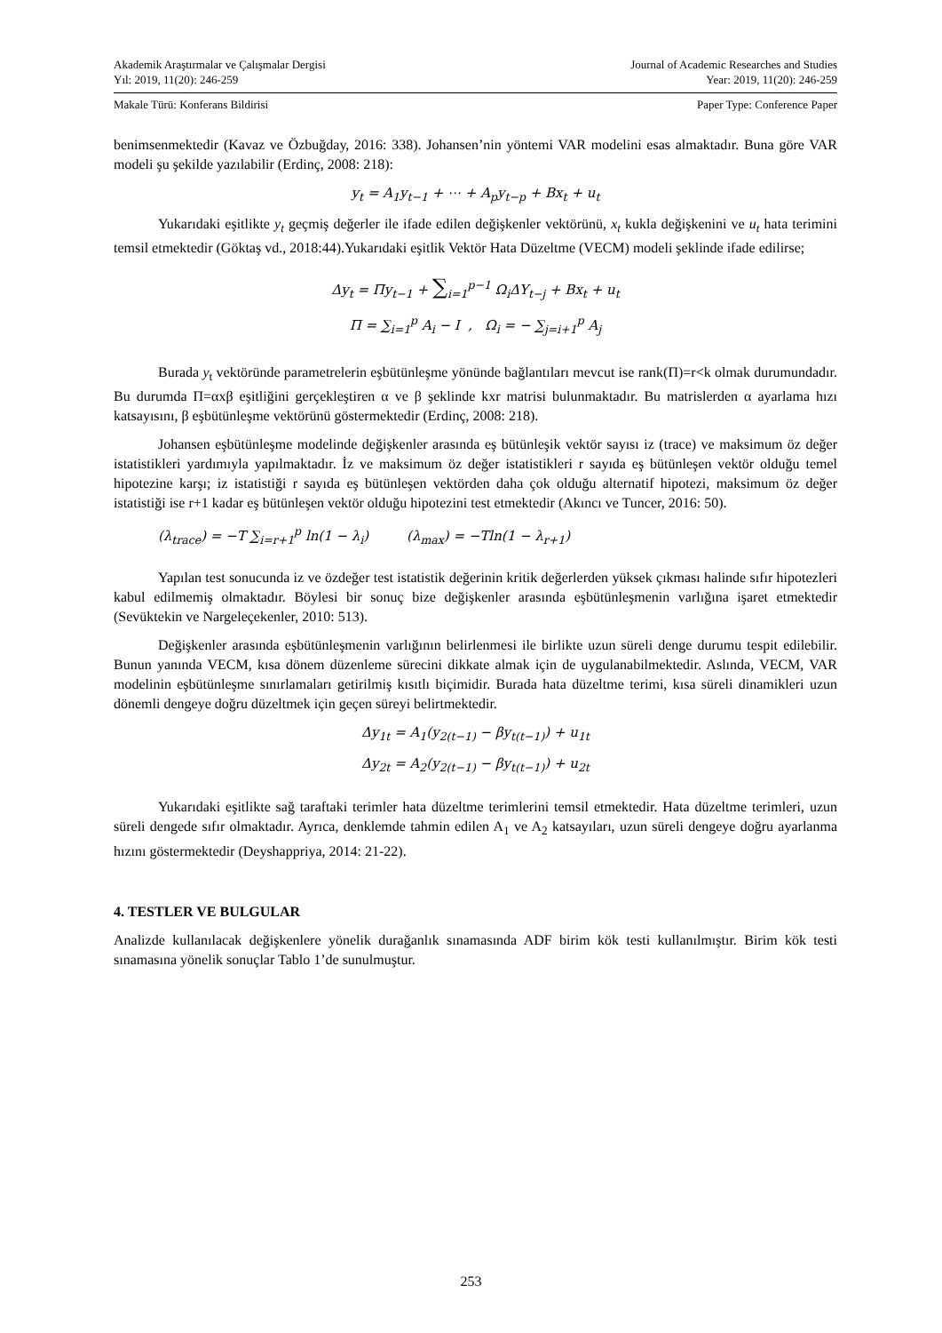Akademik Araştırmalar ve Çalışmalar Dergisi Journal of Academic Researches and Studies
Yıl: 2019, 11(20): 246-259 Year: 2019, 11(20): 246-259
Makale Türü: Konferans Bildirisi Paper Type: Conference Paper
benimsenmektedir (Kavaz ve Özbuğday, 2016: 338). Johansen’nin yöntemi VAR modelini esas almaktadır. Buna göre VAR modeli şu şekilde yazılabilir (Erdinç, 2008: 218):
y<sub>t</sub> = A<sub>1</sub>y<sub>t−1</sub> + ⋯ + A<sub>p</sub>y<sub>t−p</sub> + Bx<sub>t</sub> + u<sub>t</sub>
Yukarıdaki eşitlikte y<sub>t</sub> geçmiş değerler ile ifade edilen değişkenler vektörünü, x<sub>t</sub> kukla değişkenini ve u<sub>t</sub> hata terimini temsil etmektedir (Göktaş vd., 2018:44).Yukarıdaki eşitlik Vektör Hata Düzeltme (VECM) modeli şeklinde ifade edilirse;
Δy<sub>t</sub> = Πy<sub>t−1</sub> + ∑<sub>i=1</sub><sup>p−1</sup> Ω<sub>i</sub>ΔY<sub>t−j</sub> + Bx<sub>t</sub> + u<sub>t</sub>
Π = ∑<sub>i=1</sub><sup>p</sup> A<sub>i</sub> − I , Ω<sub>i</sub> = − ∑<sub>j=i+1</sub><sup>p</sup> A<sub>j</sub>
Burada y<sub>t</sub> vektöründe parametrelerin eşbütünleşme yönünde bağlantıları mevcut ise rank(Π)=r<k olmak durumundadır. Bu durumda Π=αxβ eşitliğini gerçekleştiren α ve β şeklinde kxr matrisi bulunmaktadır. Bu matrislerden α ayarlama hızı katsayısını, β eşbütünleşme vektörünü göstermektedir (Erdinç, 2008: 218).
Johansen eşbütünleşme modelinde değişkenler arasında eş bütünleşik vektör sayısı iz (trace) ve maksimum öz değer istatistikleri yardımıyla yapılmaktadır. İz ve maksimum öz değer istatistikleri r sayıda eş bütünleşen vektör olduğu temel hipotezine karşı; iz istatistiği r sayıda eş bütünleşen vektörden daha çok olduğu alternatif hipotezi, maksimum öz değer istatistiği ise r+1 kadar eş bütünleşen vektör olduğu hipotezini test etmektedir (Akıncı ve Tuncer, 2016: 50).
(λ<sub>trace</sub>) = −T ∑<sub>i=r+1</sub><sup>p</sup> ln(1 − λ<sub>i</sub>) (λ<sub>max</sub>) = −Tln(1 − λ<sub>r+1</sub>)
Yapılan test sonucunda iz ve özdeğer test istatistik değerinin kritik değerlerden yüksek çıkması halinde sıfır hipotezleri kabul edilmemiş olmaktadır. Böylesi bir sonuç bize değişkenler arasında eşbütünleşmenin varlığına işaret etmektedir (Sevüktekin ve Nargeleçekenler, 2010: 513).
Değişkenler arasında eşbütünleşmenin varlığının belirlenmesi ile birlikte uzun süreli denge durumu tespit edilebilir. Bunun yanında VECM, kısa dönem düzenleme sürecini dikkate almak için de uygulanabilmektedir. Aslında, VECM, VAR modelinin eşbütünleşme sınırlamaları getirilmiş kısıtlı biçimidir. Burada hata düzeltme terimi, kısa süreli dinamikleri uzun dönemli dengeye doğru düzeltmek için geçen süreyi belirtmektedir.
Δy<sub>1t</sub> = A<sub>1</sub>(y<sub>2(t−1)</sub> − βy<sub>t(t−1)</sub>) + u<sub>1t</sub>
Δy<sub>2t</sub> = A<sub>2</sub>(y<sub>2(t−1)</sub> − βy<sub>t(t−1)</sub>) + u<sub>2t</sub>
Yukarıdaki eşitlikte sağ taraftaki terimler hata düzeltme terimlerini temsil etmektedir. Hata düzeltme terimleri, uzun süreli dengede sıfır olmaktadır. Ayrıca, denklemde tahmin edilen A<sub>1</sub> ve A<sub>2</sub> katsayıları, uzun süreli dengeye doğru ayarlanma hızını göstermektedir (Deyshappriya, 2014: 21-22).
4. TESTLER VE BULGULAR
Analizde kullanılacak değişkenlere yönelik durağanlık sınamasında ADF birim kök testi kullanılmıştır. Birim kök testi sınamasına yönelik sonuçlar Tablo 1’de sunulmuştur.
253